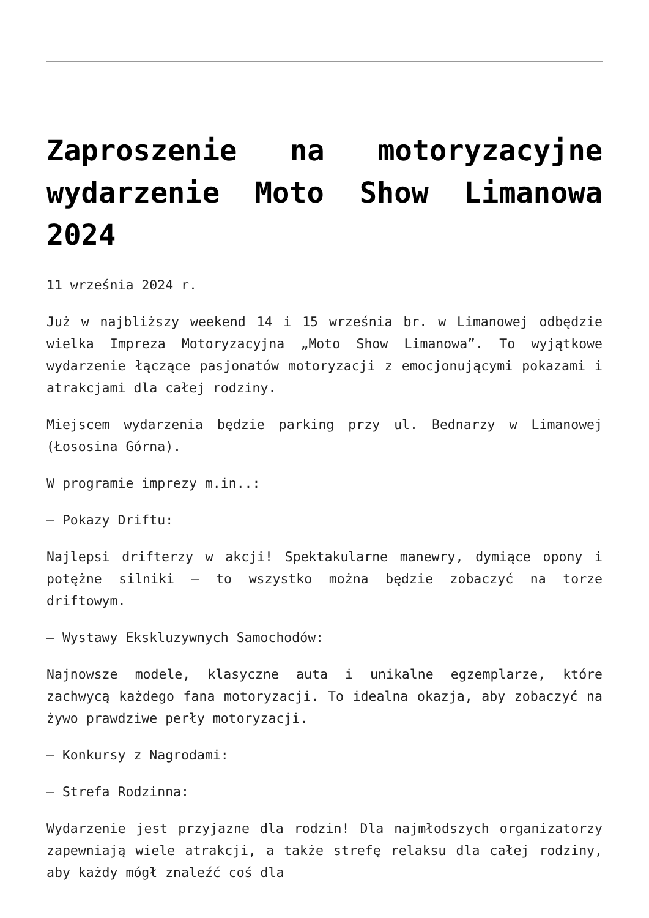Zaproszenie na motoryzacyjne wydarzenie Moto Show Limanowa 2024
11 września 2024 r.
Już w najbliższy weekend 14 i 15 września br. w Limanowej odbędzie wielka Impreza Motoryzacyjna „Moto Show Limanowa”. To wyjątkowe wydarzenie łączące pasjonatów motoryzacji z emocjonującymi pokazami i atrakcjami dla całej rodziny.
Miejscem wydarzenia będzie parking przy ul. Bednarzy w Limanowej (Łososina Górna).
W programie imprezy m.in..:
– Pokazy Driftu:
Najlepsi drifterzy w akcji! Spektakularne manewry, dymiące opony i potężne silniki – to wszystko można będzie zobaczyć na torze driftowym.
– Wystawy Ekskluzywnych Samochodów:
Najnowsze modele, klasyczne auta i unikalne egzemplarze, które zachwycą każdego fana motoryzacji. To idealna okazja, aby zobaczyć na żywo prawdziwe perły motoryzacji.
– Konkursy z Nagrodami:
– Strefa Rodzinna:
Wydarzenie jest przyjazne dla rodzin! Dla najmłodszych organizatorzy zapewniają wiele atrakcji, a także strefę relaksu dla całej rodziny, aby każdy mógł znaleźć coś dla